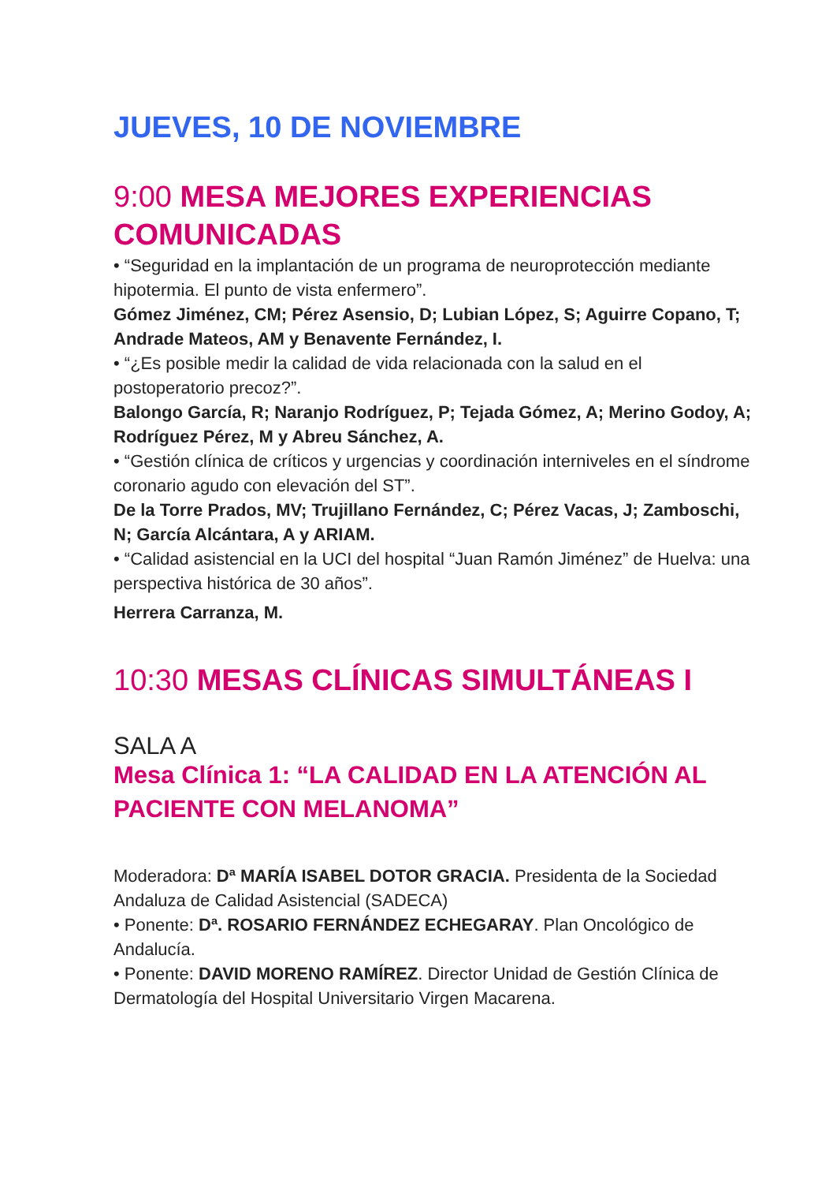JUEVES, 10 DE NOVIEMBRE
9:00 MESA MEJORES EXPERIENCIAS COMUNICADAS
• “Seguridad en la implantación de un programa de neuroprotección mediante hipotermia. El punto de vista enfermero”.
Gómez Jiménez, CM; Pérez Asensio, D; Lubian López, S; Aguirre Copano, T; Andrade Mateos, AM y Benavente Fernández, I.
• “¿Es posible medir la calidad de vida relacionada con la salud en el postoperatorio precoz?”.
Balongo García, R; Naranjo Rodríguez, P; Tejada Gómez, A; Merino Godoy, A; Rodríguez Pérez, M y Abreu Sánchez, A.
• “Gestión clínica de críticos y urgencias y coordinación interniveles en el síndrome coronario agudo con elevación del ST”.
De la Torre Prados, MV; Trujillano Fernández, C; Pérez Vacas, J; Zamboschi, N; García Alcántara, A y ARIAM.
• “Calidad asistencial en la UCI del hospital “Juan Ramón Jiménez” de Huelva: una perspectiva histórica de 30 años”.
Herrera Carranza, M.
10:30 MESAS CLÍNICAS SIMULTÁNEAS I
SALA A
Mesa Clínica 1: “LA CALIDAD EN LA ATENCIÓN AL PACIENTE CON MELANOMA”
Moderadora: Dª MARÍA ISABEL DOTOR GRACIA. Presidenta de la Sociedad Andaluza de Calidad Asistencial (SADECA)
• Ponente: Dª. ROSARIO FERNÁNDEZ ECHEGARAY. Plan Oncológico de Andalucía.
• Ponente: DAVID MORENO RAMÍREZ. Director Unidad de Gestión Clínica de Dermatología del Hospital Universitario Virgen Macarena.